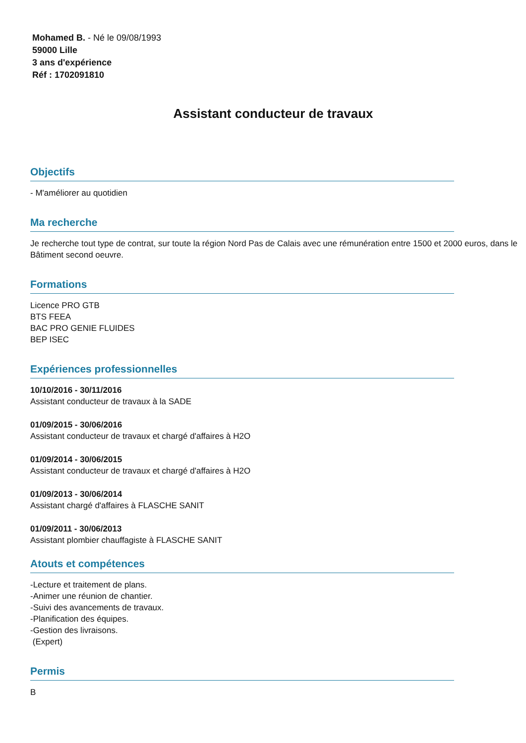Mohamed B. - Né le 09/08/1993
59000 Lille
3 ans d'expérience
Réf : 1702091810
Assistant conducteur de travaux
Objectifs
- M'améliorer au quotidien
Ma recherche
Je recherche tout type de contrat, sur toute la région Nord Pas de Calais avec une rémunération entre 1500 et 2000 euros, dans le Bâtiment second oeuvre.
Formations
Licence PRO GTB
BTS FEEA
BAC PRO GENIE FLUIDES
BEP ISEC
Expériences professionnelles
10/10/2016 - 30/11/2016
Assistant conducteur de travaux à la SADE
01/09/2015 - 30/06/2016
Assistant conducteur de travaux et chargé d'affaires à H2O
01/09/2014 - 30/06/2015
Assistant conducteur de travaux et chargé d'affaires à H2O
01/09/2013 - 30/06/2014
Assistant chargé d'affaires à FLASCHE SANIT
01/09/2011 - 30/06/2013
Assistant plombier chauffagiste à FLASCHE SANIT
Atouts et compétences
-Lecture et traitement de plans.
-Animer une réunion de chantier.
-Suivi des avancements de travaux.
-Planification des équipes.
-Gestion des livraisons.
(Expert)
Permis
B